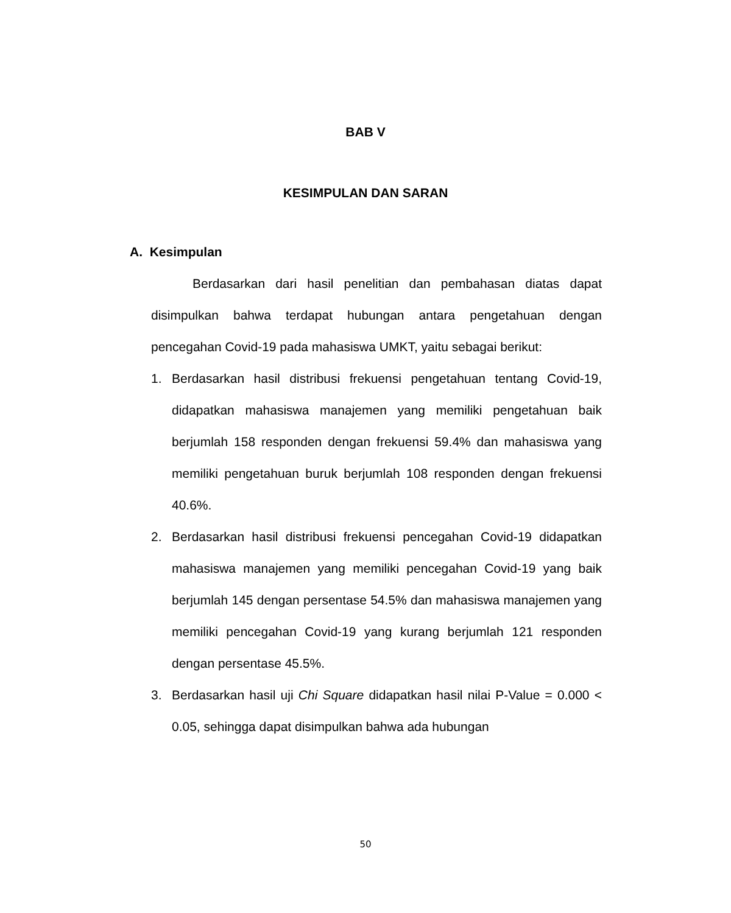BAB V
KESIMPULAN DAN SARAN
A. Kesimpulan
Berdasarkan dari hasil penelitian dan pembahasan diatas dapat disimpulkan bahwa terdapat hubungan antara pengetahuan dengan pencegahan Covid-19 pada mahasiswa UMKT, yaitu sebagai berikut:
1. Berdasarkan hasil distribusi frekuensi pengetahuan tentang Covid-19, didapatkan mahasiswa manajemen yang memiliki pengetahuan baik berjumlah 158 responden dengan frekuensi 59.4% dan mahasiswa yang memiliki pengetahuan buruk berjumlah 108 responden dengan frekuensi 40.6%.
2. Berdasarkan hasil distribusi frekuensi pencegahan Covid-19 didapatkan mahasiswa manajemen yang memiliki pencegahan Covid-19 yang baik berjumlah 145 dengan persentase 54.5% dan mahasiswa manajemen yang memiliki pencegahan Covid-19 yang kurang berjumlah 121 responden dengan persentase 45.5%.
3. Berdasarkan hasil uji Chi Square didapatkan hasil nilai P-Value = 0.000 < 0.05, sehingga dapat disimpulkan bahwa ada hubungan
50